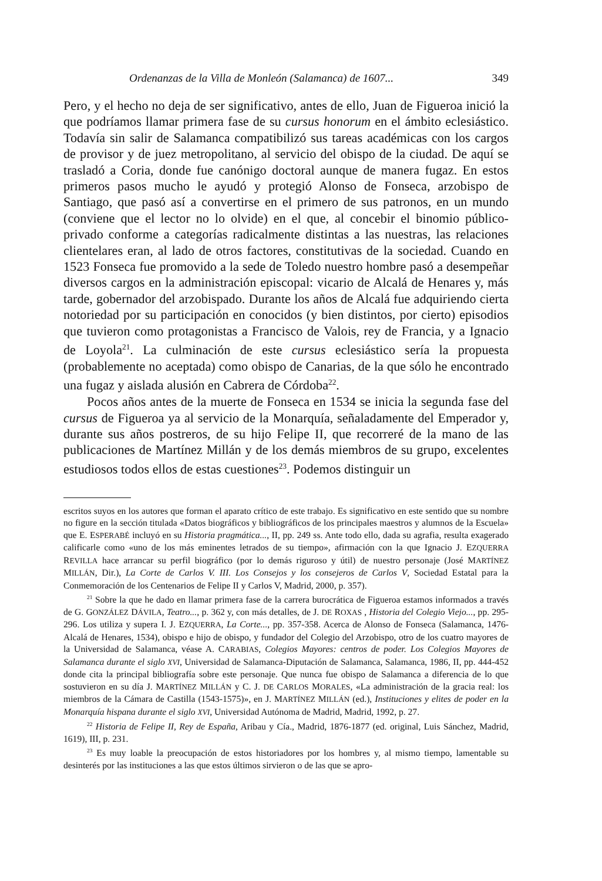Ordenanzas de la Villa de Monleón (Salamanca) de 1607... 349
Pero, y el hecho no deja de ser significativo, antes de ello, Juan de Figueroa inició la que podríamos llamar primera fase de su cursus honorum en el ámbito eclesiástico. Todavía sin salir de Salamanca compatibilizó sus tareas académicas con los cargos de provisor y de juez metropolitano, al servicio del obispo de la ciudad. De aquí se trasladó a Coria, donde fue canónigo doctoral aunque de manera fugaz. En estos primeros pasos mucho le ayudó y protegió Alonso de Fonseca, arzobispo de Santiago, que pasó así a convertirse en el primero de sus patronos, en un mundo (conviene que el lector no lo olvide) en el que, al concebir el binomio público-privado conforme a categorías radicalmente distintas a las nuestras, las relaciones clientelares eran, al lado de otros factores, constitutivas de la sociedad. Cuando en 1523 Fonseca fue promovido a la sede de Toledo nuestro hombre pasó a desempeñar diversos cargos en la administración episcopal: vicario de Alcalá de Henares y, más tarde, gobernador del arzobispado. Durante los años de Alcalá fue adquiriendo cierta notoriedad por su participación en conocidos (y bien distintos, por cierto) episodios que tuvieron como protagonistas a Francisco de Valois, rey de Francia, y a Ignacio de Loyola<sup>21</sup>. La culminación de este cursus eclesiástico sería la propuesta (probablemente no aceptada) como obispo de Canarias, de la que sólo he encontrado una fugaz y aislada alusión en Cabrera de Córdoba<sup>22</sup>.
Pocos años antes de la muerte de Fonseca en 1534 se inicia la segunda fase del cursus de Figueroa ya al servicio de la Monarquía, señaladamente del Emperador y, durante sus años postreros, de su hijo Felipe II, que recorreré de la mano de las publicaciones de Martínez Millán y de los demás miembros de su grupo, excelentes estudiosos todos ellos de estas cuestiones<sup>23</sup>. Podemos distinguir un
escritos suyos en los autores que forman el aparato crítico de este trabajo. Es significativo en este sentido que su nombre no figure en la sección titulada «Datos biográficos y bibliográficos de los principales maestros y alumnos de la Escuela» que E. ESPERABÉ incluyó en su Historia pragmática..., II, pp. 249 ss. Ante todo ello, dada su agrafia, resulta exagerado calificarle como «uno de los más eminentes letrados de su tiempo», afirmación con la que Ignacio J. EZQUERRA REVILLA hace arrancar su perfil biográfico (por lo demás riguroso y útil) de nuestro personaje (José MARTÍNEZ MILLÁN, Dir.), La Corte de Carlos V. III. Los Consejos y los consejeros de Carlos V, Sociedad Estatal para la Conmemoración de los Centenarios de Felipe II y Carlos V, Madrid, 2000, p. 357).
<sup>21</sup> Sobre la que he dado en llamar primera fase de la carrera burocrática de Figueroa estamos informados a través de G. GONZÁLEZ DÁVILA, Teatro..., p. 362 y, con más detalles, de J. DE ROXAS , Historia del Colegio Viejo..., pp. 295-296. Los utiliza y supera I. J. EZQUERRA, La Corte..., pp. 357-358. Acerca de Alonso de Fonseca (Salamanca, 1476-Alcalá de Henares, 1534), obispo e hijo de obispo, y fundador del Colegio del Arzobispo, otro de los cuatro mayores de la Universidad de Salamanca, véase A. CARABIAS, Colegios Mayores: centros de poder. Los Colegios Mayores de Salamanca durante el siglo XVI, Universidad de Salamanca-Diputación de Salamanca, Salamanca, 1986, II, pp. 444-452 donde cita la principal bibliografía sobre este personaje. Que nunca fue obispo de Salamanca a diferencia de lo que sostuvieron en su día J. MARTÍNEZ MILLÁN y C. J. DE CARLOS MORALES, «La administración de la gracia real: los miembros de la Cámara de Castilla (1543-1575)», en J. MARTÍNEZ MILLÁN (ed.), Instituciones y elites de poder en la Monarquía hispana durante el siglo XVI, Universidad Autónoma de Madrid, Madrid, 1992, p. 27.
<sup>22</sup> Historia de Felipe II, Rey de España, Aribau y Cía., Madrid, 1876-1877 (ed. original, Luis Sánchez, Madrid, 1619), III, p. 231.
<sup>23</sup> Es muy loable la preocupación de estos historiadores por los hombres y, al mismo tiempo, lamentable su desinterés por las instituciones a las que estos últimos sirvieron o de las que se apro-